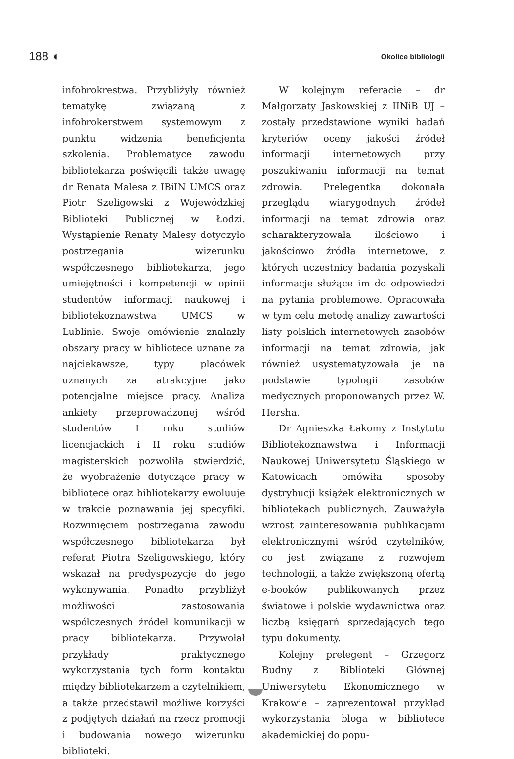188 ◖ Okolice bibliologii
infobrokrestwa. Przybliżyły również tematykę związaną z infobrokerstwem systemowym z punktu widzenia beneficjenta szkolenia. Problematyce zawodu bibliotekarza poświęcili także uwagę dr Renata Malesa z IBiIN UMCS oraz Piotr Szeligowski z Wojewódzkiej Biblioteki Publicznej w Łodzi. Wystąpienie Renaty Malesy dotyczyło postrzegania wizerunku współczesnego bibliotekarza, jego umiejętności i kompetencji w opinii studentów informacji naukowej i bibliotekoznawstwa UMCS w Lublinie. Swoje omówienie znalazły obszary pracy w bibliotece uznane za najciekawsze, typy placówek uznanych za atrakcyjne jako potencjalne miejsce pracy. Analiza ankiety przeprowadzonej wśród studentów I roku studiów licencjackich i II roku studiów magisterskich pozwoliła stwierdzić, że wyobrażenie dotyczące pracy w bibliotece oraz bibliotekarzy ewoluuje w trakcie poznawania jej specyfiki. Rozwinięciem postrzegania zawodu współczesnego bibliotekarza był referat Piotra Szeligowskiego, który wskazał na predyspozycje do jego wykonywania. Ponadto przybliżył możliwości zastosowania współczesnych źródeł komunikacji w pracy bibliotekarza. Przywołał przykłady praktycznego wykorzystania tych form kontaktu między bibliotekarzem a czytelnikiem, a także przedstawił możliwe korzyści z podjętych działań na rzecz promocji i budowania nowego wizerunku biblioteki.
W kolejnym referacie – dr Małgorzaty Jaskowskiej z IINiB UJ – zostały przedstawione wyniki badań kryteriów oceny jakości źródeł informacji internetowych przy poszukiwaniu informacji na temat zdrowia. Prelegentka dokonała przeglądu wiarygodnych źródeł informacji na temat zdrowia oraz scharakteryzowała ilościowo i jakościowo źródła internetowe, z których uczestnicy badania pozyskali informacje służące im do odpowiedzi na pytania problemowe. Opracowała w tym celu metodę analizy zawartości listy polskich internetowych zasobów informacji na temat zdrowia, jak również usystematyzowała je na podstawie typologii zasobów medycznych proponowanych przez W. Hersha.
Dr Agnieszka Łakomy z Instytutu Bibliotekoznawstwa i Informacji Naukowej Uniwersytetu Śląskiego w Katowicach omówiła sposoby dystrybucji książek elektronicznych w bibliotekach publicznych. Zauważyła wzrost zainteresowania publikacjami elektronicznymi wśród czytelników, co jest związane z rozwojem technologii, a także zwiększoną ofertą e-booków publikowanych przez światowe i polskie wydawnictwa oraz liczbą księgarń sprzedających tego typu dokumenty.
Kolejny prelegent – Grzegorz Budny z Biblioteki Głównej Uniwersytetu Ekonomicznego w Krakowie – zaprezentował przykład wykorzystania bloga w bibliotece akademickiej do popu-